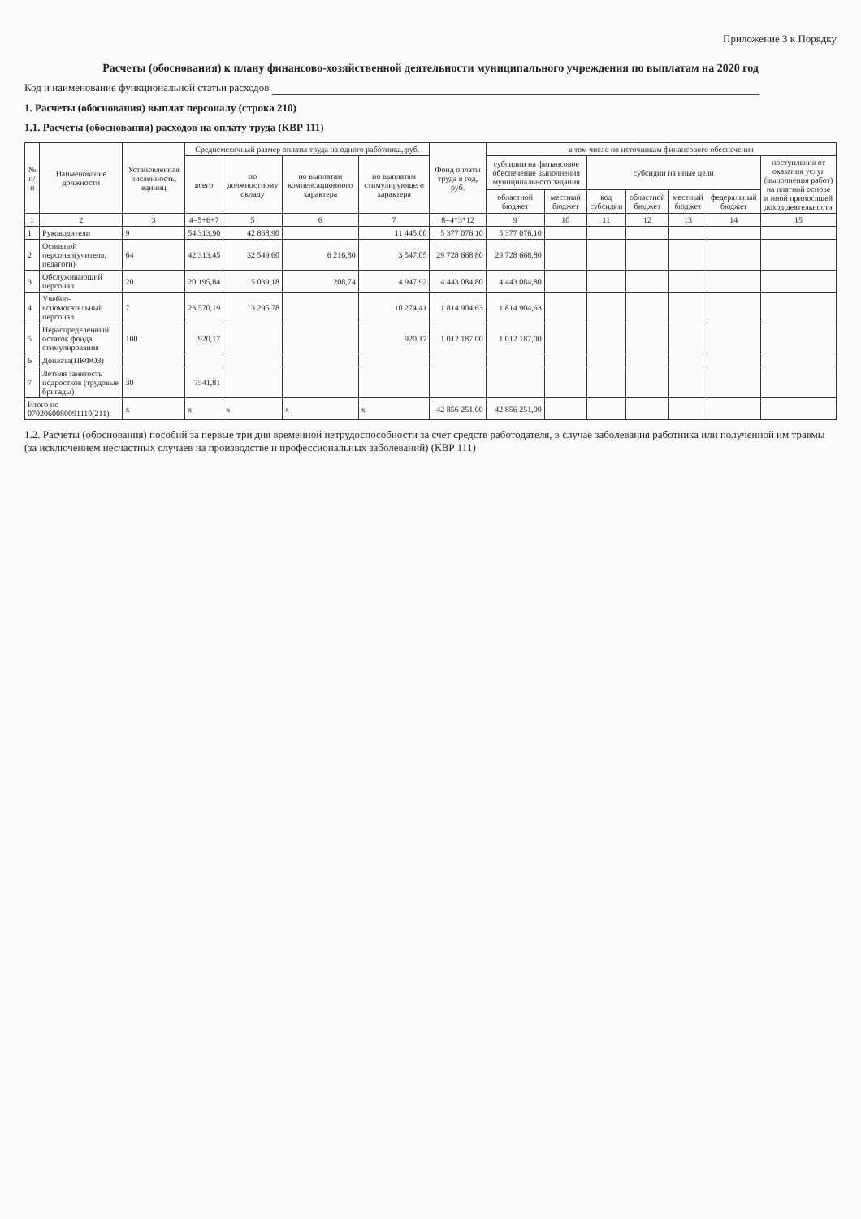Приложение 3 к Порядку
Расчеты (обоснования) к плану финансово-хозяйственной деятельности муниципального учреждения по выплатам на 2020 год
Код и наименование функциональной статьи расходов
1. Расчеты (обоснования) выплат персоналу (строка 210)
1.1. Расчеты (обоснования) расходов на оплату труда (КВР 111)
| № п/п | Наименование должности | Установленная численность, единиц | Среднемесячный размер оплаты труда на одного работника, руб. | | | | Фонд оплаты труда в год, руб. | в том числе по источникам финансового обеспечения | | | | | | |
| --- | --- | --- | --- | --- | --- | --- | --- | --- | --- | --- | --- | --- | --- | --- |
| | | | всего | по должностному окладу | по выплатам компенсационного характера | по выплатам стимулирующего характера | | субсидии на финансовое обеспечение выполнения муниципального задания | | субсидии на иные цели | | | | поступления от оказания услуг (выполнения работ) на платной основе и иной приносящей доход деятельности |
| | | | | | | | | областной бюджет | местный бюджет | код субсидии | областной бюджет | местный бюджет | федеральный бюджет | |
| 1 | 2 | 3 | 4=5+6+7 | 5 | 6 | 7 | 8=4*3*12 | 9 | 10 | 11 | 12 | 13 | 14 | 15 |
| 1 | Руководители | 9 | 54 313,90 | 42 868,90 | | 11 445,00 | 5 377 076,10 | 5 377 076,10 | | | | | | |
| 2 | Основной персонал(учителя, педагоги) | 64 | 42 313,45 | 32 549,60 | 6 216,80 | 3 547,05 | 29 728 668,80 | 29 728 668,80 | | | | | | |
| 3 | Обслуживающий персонал | 20 | 20 195,84 | 15 039,18 | 208,74 | 4 947,92 | 4 443 084,80 | 4 443 084,80 | | | | | | |
| 4 | Учебно-вспомогательный персонал | 7 | 23 570,19 | 13 295,78 | | 10 274,41 | 1 814 904,63 | 1 814 904,63 | | | | | | |
| 5 | Нераспределенный остаток фонда стимулирования | 100 | 920,17 | | | 920,17 | 1 012 187,00 | 1 012 187,00 | | | | | | |
| 6 | Доплата(ПКФОЗ) | | | | | | | | | | | | | |
| 7 | Летняя занятость подростков (трудовые бригады) | 30 | 7541,81 | | | | | | | | | | | |
| Итого по 0702060080091110(211): | | x | x | x | x | x | 42 856 251,00 | 42 856 251,00 | | | | | | |
1.2. Расчеты (обоснования) пособий за первые три дня временной нетрудоспособности за счет средств работодателя, в случае заболевания работника или полученной им травмы (за исключением несчастных случаев на производстве и профессиональных заболеваний) (КВР 111)